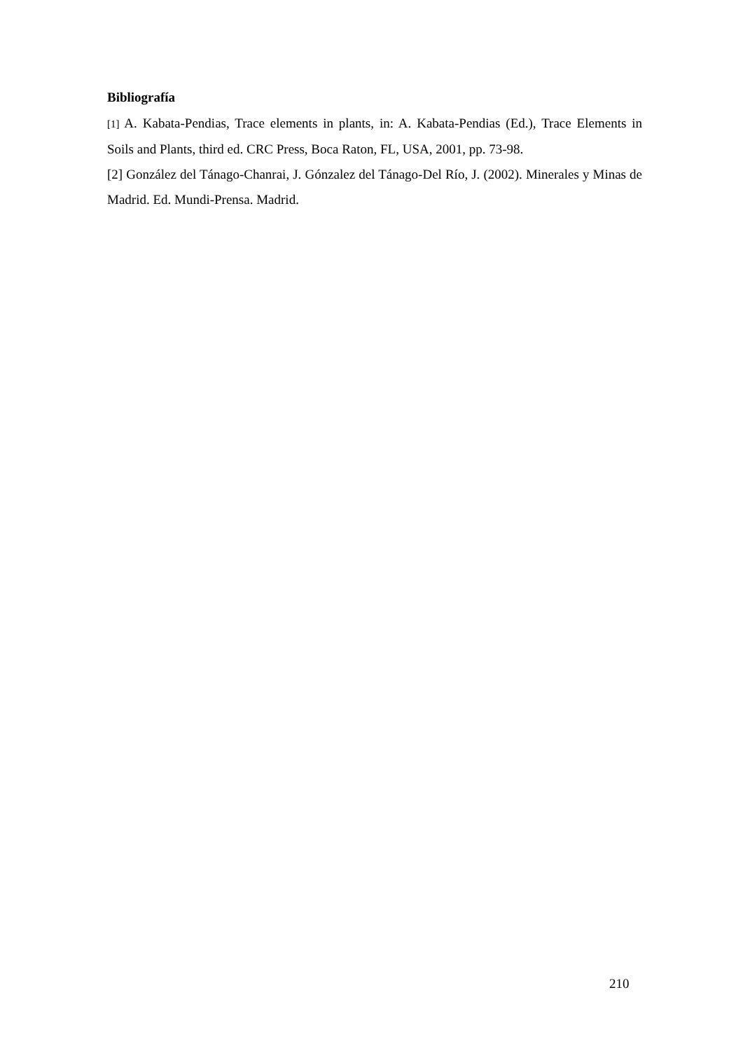Bibliografía
[1] A. Kabata-Pendias, Trace elements in plants, in: A. Kabata-Pendias (Ed.), Trace Elements in Soils and Plants, third ed. CRC Press, Boca Raton, FL, USA, 2001, pp. 73-98.
[2] González del Tánago-Chanrai, J. Gónzalez del Tánago-Del Río, J. (2002). Minerales y Minas de Madrid. Ed. Mundi-Prensa. Madrid.
210